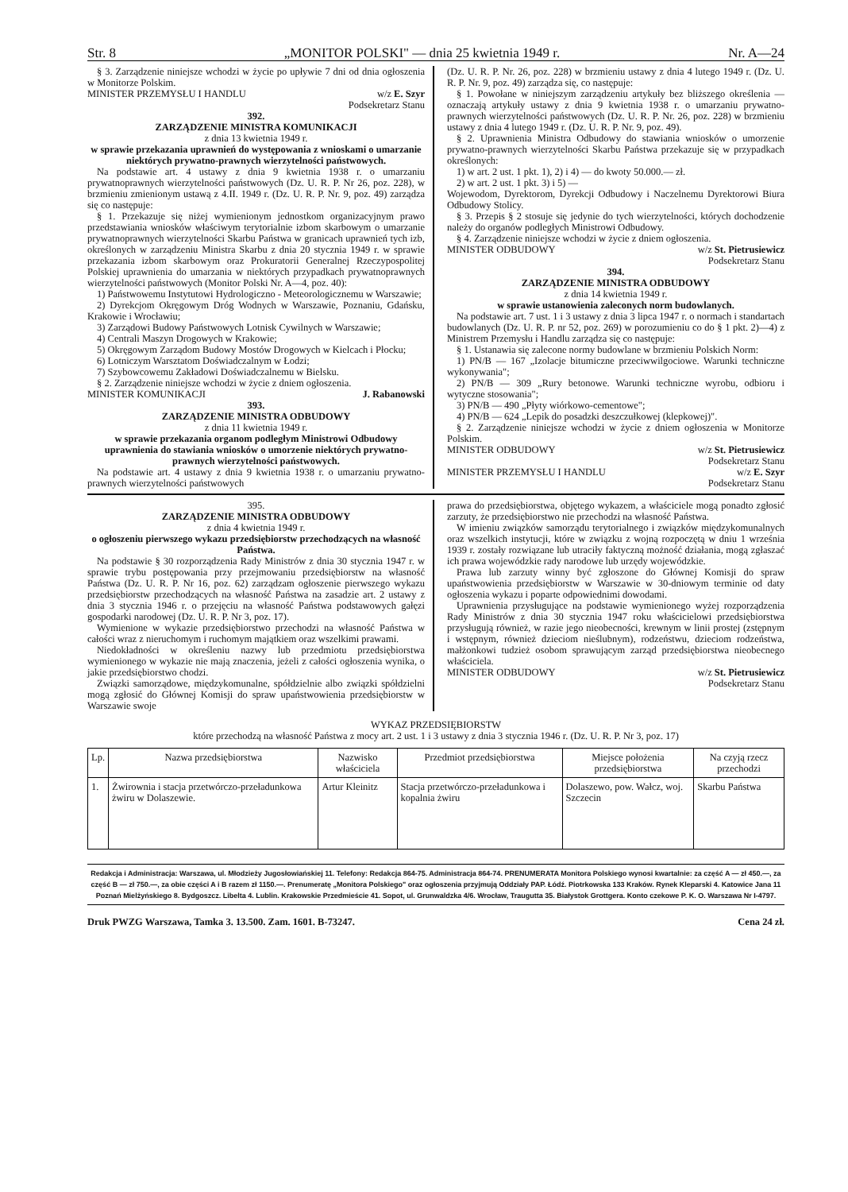Str. 8 „MONITOR POLSKI" — dnia 25 kwietnia 1949 r. Nr. A—24
§ 3. Zarządzenie niniejsze wchodzi w życie po upływie 7 dni od dnia ogłoszenia w Monitorze Polskim.
MINISTER PRZEMYSŁU I HANDLU w/z E. Szyr
Podsekretarz Stanu
392.
ZARZĄDZENIE MINISTRA KOMUNIKACJI
z dnia 13 kwietnia 1949 r.
w sprawie przekazania uprawnień do występowania z wnioskami o umarzanie niektórych prywatno-prawnych wierzytelności państwowych.
Na podstawie art. 4 ustawy z dnia 9 kwietnia 1938 r. o umarzaniu prywatnoprawnych wierzytelności państwowych (Dz. U. R. P. Nr 26, poz. 228), w brzmieniu zmienionym ustawą z 4.II. 1949 r. (Dz. U. R. P. Nr. 9, poz. 49) zarządza się co następuje:
§ 1. Przekazuje się niżej wymienionym jednostkom organizacyjnym prawo przedstawiania wniosków właściwym terytorialnie izbom skarbowym o umarzanie prywatnoprawnych wierzytelności Skarbu Państwa w granicach uprawnień tych izb, określonych w zarządzeniu Ministra Skarbu z dnia 20 stycznia 1949 r. w sprawie przekazania izbom skarbowym oraz Prokuratorii Generalnej Rzeczypospolitej Polskiej uprawnienia do umarzania w niektórych przypadkach prywatnoprawnych wierzytelności państwowych (Monitor Polski Nr. A—4, poz. 40):
1) Państwowemu Instytutowi Hydrologiczno - Meteorologicznemu w Warszawie;
2) Dyrekcjom Okręgowym Dróg Wodnych w Warszawie, Poznaniu, Gdańsku, Krakowie i Wrocławiu;
3) Zarządowi Budowy Państwowych Lotnisk Cywilnych w Warszawie;
4) Centrali Maszyn Drogowych w Krakowie;
5) Okręgowym Zarządom Budowy Mostów Drogowych w Kielcach i Płocku;
6) Lotniczym Warsztatom Doświadczalnym w Łodzi;
7) Szybowcowemu Zakładowi Doświadczalnemu w Bielsku.
§ 2. Zarządzenie niniejsze wchodzi w życie z dniem ogłoszenia.
MINISTER KOMUNIKACJI J. Rabanowski
393.
ZARZĄDZENIE MINISTRA ODBUDOWY
z dnia 11 kwietnia 1949 r.
w sprawie przekazania organom podległym Ministrowi Odbudowy uprawnienia do stawiania wniosków o umorzenie niektórych prywatno-prawnych wierzytelności państwowych.
Na podstawie art. 4 ustawy z dnia 9 kwietnia 1938 r. o umarzaniu prywatno-prawnych wierzytelności państwowych
(Dz. U. R. P. Nr. 26, poz. 228) w brzmieniu ustawy z dnia 4 lutego 1949 r. (Dz. U. R. P. Nr. 9, poz. 49) zarządza się, co następuje:
§ 1. Powołane w niniejszym zarządzeniu artykuły bez bliższego określenia — oznaczają artykuły ustawy z dnia 9 kwietnia 1938 r. o umarzaniu prywatno-prawnych wierzytelności państwowych (Dz. U. R. P. Nr. 26, poz. 228) w brzmieniu ustawy z dnia 4 lutego 1949 r. (Dz. U. R. P. Nr. 9, poz. 49).
§ 2. Uprawnienia Ministra Odbudowy do stawiania wniosków o umorzenie prywatno-prawnych wierzytelności Skarbu Państwa przekazuje się w przypadkach określonych:
1) w art. 2 ust. 1 pkt. 1), 2) i 4) — do kwoty 50.000.— zł.
2) w art. 2 ust. 1 pkt. 3) i 5) —
Wojewodom, Dyrektorom, Dyrekcji Odbudowy i Naczelnemu Dyrektorowi Biura Odbudowy Stolicy.
§ 3. Przepis § 2 stosuje się jedynie do tych wierzytelności, których dochodzenie należy do organów podległych Ministrowi Odbudowy.
§ 4. Zarządzenie niniejsze wchodzi w życie z dniem ogłoszenia.
MINISTER ODBUDOWY w/z St. Pietrusiewicz
Podsekretarz Stanu
394.
ZARZĄDZENIE MINISTRA ODBUDOWY
z dnia 14 kwietnia 1949 r.
w sprawie ustanowienia zaleconych norm budowlanych.
Na podstawie art. 7 ust. 1 i 3 ustawy z dnia 3 lipca 1947 r. o normach i standartach budowlanych (Dz. U. R. P. nr 52, poz. 269) w porozumieniu co do § 1 pkt. 2)—4) z Ministrem Przemysłu i Handlu zarządza się co następuje:
§ 1. Ustanawia się zalecone normy budowlane w brzmieniu Polskich Norm:
1) PN/B — 167 „Izolacje bitumiczne przeciwwilgociowe. Warunki techniczne wykonywania";
2) PN/B — 309 „Rury betonowe. Warunki techniczne wyrobu, odbioru i wytyczne stosowania";
3) PN/B — 490 „Płyty wiórkowo-cementowe";
4) PN/B — 624 „Lepik do posadzki deszczułkowej (klepkowej)".
§ 2. Zarządzenie niniejsze wchodzi w życie z dniem ogłoszenia w Monitorze Polskim.
MINISTER ODBUDOWY w/z St. Pietrusiewicz
Podsekretarz Stanu
MINISTER PRZEMYSŁU I HANDLU w/z E. Szyr
Podsekretarz Stanu
395.
ZARZĄDZENIE MINISTRA ODBUDOWY
z dnia 4 kwietnia 1949 r.
o ogłoszeniu pierwszego wykazu przedsiębiorstw przechodzących na własność Państwa.
Na podstawie § 30 rozporządzenia Rady Ministrów z dnia 30 stycznia 1947 r. w sprawie trybu postępowania przy przejmowaniu przedsiębiorstw na własność Państwa (Dz. U. R. P. Nr 16, poz. 62) zarządzam ogłoszenie pierwszego wykazu przedsiębiorstw przechodzących na własność Państwa na zasadzie art. 2 ustawy z dnia 3 stycznia 1946 r. o przejęciu na własność Państwa podstawowych gałęzi gospodarki narodowej (Dz. U. R. P. Nr 3, poz. 17).
Wymienione w wykazie przedsiębiorstwo przechodzi na własność Państwa w całości wraz z nieruchomym i ruchomym majątkiem oraz wszelkimi prawami.
Niedokładności w określeniu nazwy lub przedmiotu przedsiębiorstwa wymienionego w wykazie nie mają znaczenia, jeżeli z całości ogłoszenia wynika, o jakie przedsiębiorstwo chodzi.
Związki samorządowe, międzykomunalne, spółdzielnie albo związki spółdzielni mogą zgłosić do Głównej Komisji do spraw upaństwowienia przedsiębiorstw w Warszawie swoje
prawa do przedsiębiorstwa, objętego wykazem, a właściciele mogą ponadto zgłosić zarzuty, że przedsiębiorstwo nie przechodzi na własność Państwa.
W imieniu związków samorządu terytorialnego i związków międzykomunalnych oraz wszelkich instytucji, które w związku z wojną rozpoczętą w dniu 1 września 1939 r. zostały rozwiązane lub utraciły faktyczną możność działania, mogą zgłaszać ich prawa wojewódzkie rady narodowe lub urzędy wojewódzkie.
Prawa lub zarzuty winny być zgłoszone do Głównej Komisji do spraw upaństwowienia przedsiębiorstw w Warszawie w 30-dniowym terminie od daty ogłoszenia wykazu i poparte odpowiednimi dowodami.
Uprawnienia przysługujące na podstawie wymienionego wyżej rozporządzenia Rady Ministrów z dnia 30 stycznia 1947 roku właścicielowi przedsiębiorstwa przysługują również, w razie jego nieobecności, krewnym w linii prostej (zstępnym i wstępnym, również dzieciom nieślubnym), rodzeństwu, dzieciom rodzeństwa, małżonkowi tudzież osobom sprawującym zarząd przedsiębiorstwa nieobecnego właściciela.
MINISTER ODBUDOWY w/z St. Pietrusiewicz
Podsekretarz Stanu
WYKAZ PRZEDSIĘBIORSTW
które przechodzą na własność Państwa z mocy art. 2 ust. 1 i 3 ustawy z dnia 3 stycznia 1946 r. (Dz. U. R. P. Nr 3, poz. 17)
| Lp. | Nazwa przedsiębiorstwa | Nazwisko właściciela | Przedmiot przedsiębiorstwa | Miejsce położenia przedsiębiorstwa | Na czyją rzecz przechodzi |
| --- | --- | --- | --- | --- | --- |
| 1. | Żwirownia i stacja przetwórczo-przeładunkowa żwiru w Dolaszewie. | Artur Kleinitz | Stacja przetwórczo-przeładunkowa i kopalnia żwiru | Dolaszewo, pow. Wałcz, woj. Szczecin | Skarbu Państwa |
Redakcja i Administracja: Warszawa, ul. Młodzieży Jugosłowiańskiej 11. Telefony: Redakcja 864-75. Administracja 864-74. PRENUMERATA Monitora Polskiego wynosi kwartalnie: za część A — zł 450.—, za część B — zł 750.—, za obie części A i B razem zł 1150.—. Prenumeratę „Monitora Polskiego" oraz ogłoszenia przyjmują Oddziały PAP. Łódź. Piotrkowska 133 Kraków. Rynek Kleparski 4. Katowice Jana 11 Poznań Mielżyńskiego 8. Bydgoszcz. Libelta 4. Lublin. Krakowskie Przedmieście 41. Sopot, ul. Grunwaldzka 4/6. Wrocław, Traugutta 35. Białystok Grottgera. Konto czekowe P. K. O. Warszawa Nr I-4797.
Druk PWZG Warszawa, Tamka 3. 13.500. Zam. 1601. B-73247. Cena 24 zł.